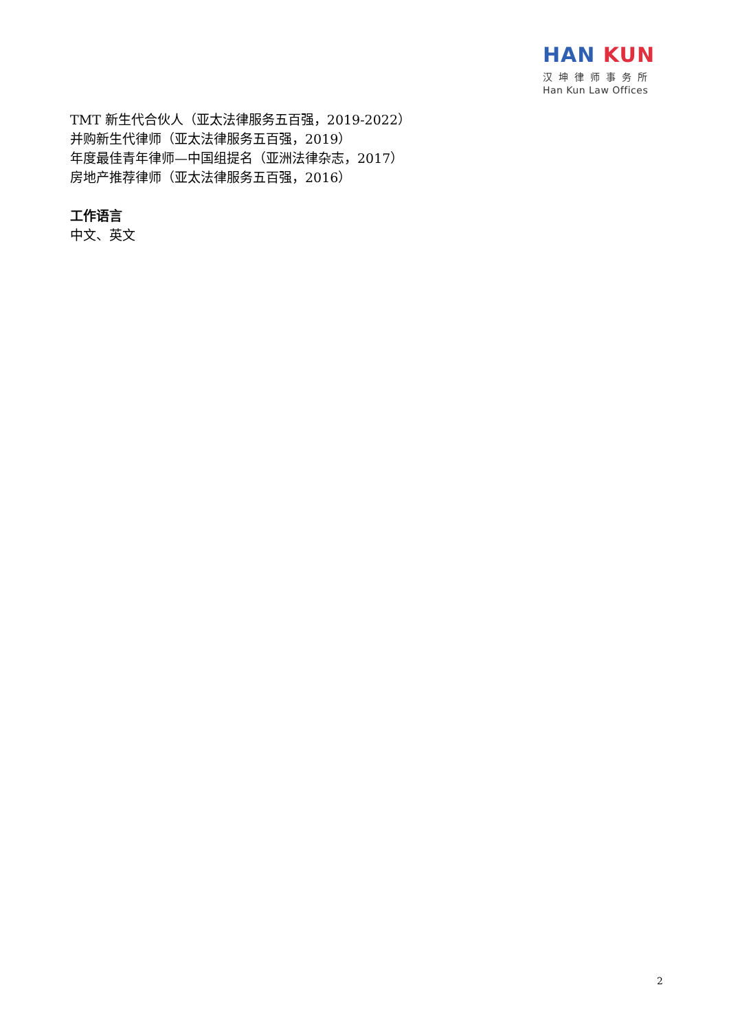HAN KUN
汉坤律师事务所
Han Kun Law Offices
TMT 新生代合伙人（亚太法律服务五百强，2019-2022）
并购新生代律师（亚太法律服务五百强，2019）
年度最佳青年律师—中国组提名（亚洲法律杂志，2017）
房地产推荐律师（亚太法律服务五百强，2016）
工作语言
中文、英文
2